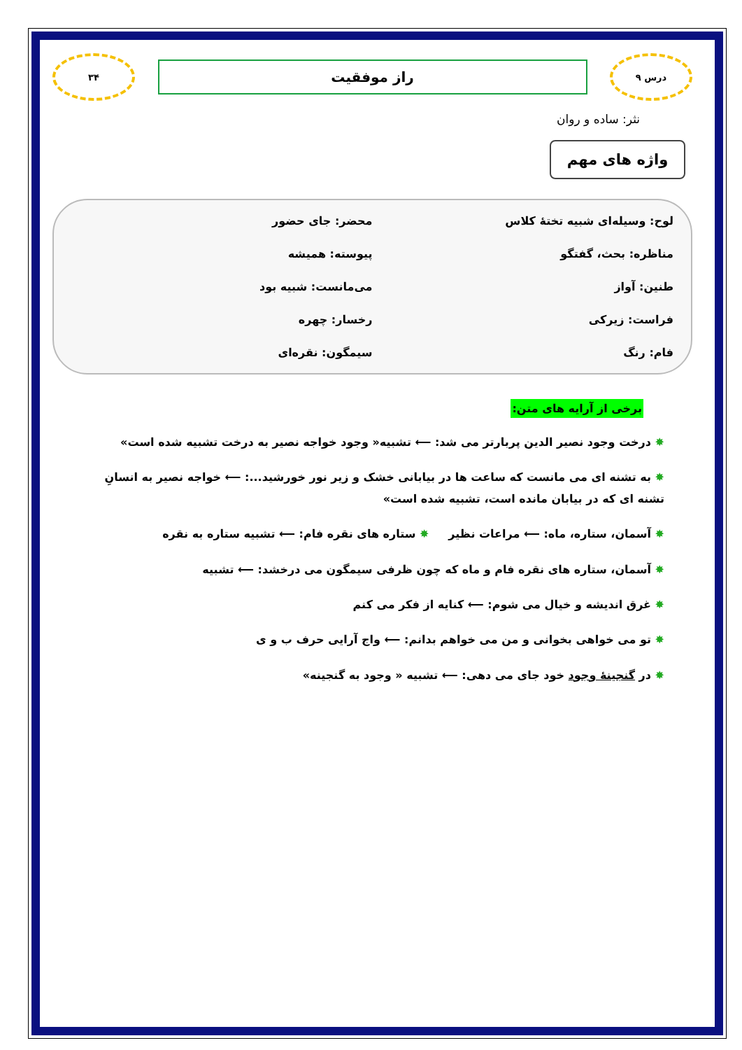درس ۹
راز موفقیت
۳۴
نثر: ساده و روان
واژه های مهم
لوح: وسیله‌ای شبیه تختهٔ کلاس
محضر: جای حضور
مناظره: بحث، گفتگو
پیوسته: همیشه
طنین: آواز
می‌مانست: شبیه بود
فراست: زیرکی
رخسار: چهره
فام: رنگ
سیمگون: نقره‌ای
برخی از آرایه های متن:
✸ درخت وجود نصیر الدین پربارتر می شد: ⟵ تشبیه« وجود خواجه نصیر به درخت تشبیه شده است»
✸ به تشنه ای می مانست که ساعت ها در بیابانی خشک و زیر نور خورشید...: ⟵ خواجه نصیر به انسانِ تشنه ای که در بیابان مانده است، تشبیه شده است»
✸ آسمان، ستاره، ماه: ⟵ مراعات نظیر ✸ ستاره های نقره فام: ⟵ تشبیه ستاره به نقره
✸ آسمان، ستاره های نقره فام و ماه که چون ظرفی سیمگون می درخشد: ⟵ تشبیه
✸ غرق اندیشه و خیال می شوم: ⟵ کنایه از فکر می کنم
✸ تو می خواهی بخوانی و من می خواهم بدانم: ⟵ واج آرایی حرف ب و ی
✸ در گنجینهٔ وجود خود جای می دهی: ⟵ تشبیه « وجود به گنجینه»